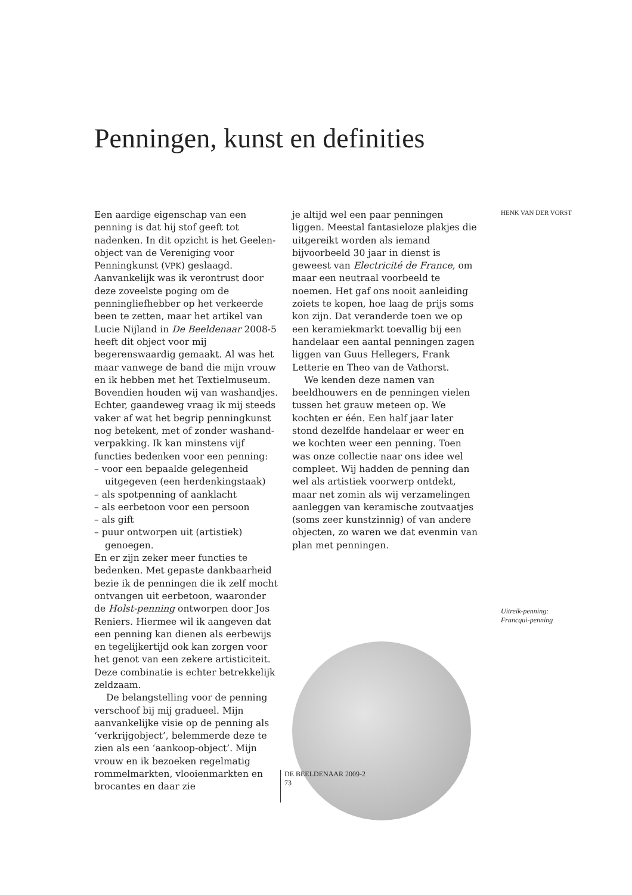Penningen, kunst en definities
Een aardige eigenschap van een penning is dat hij stof geeft tot nadenken. In dit opzicht is het Geelen-object van de Vereniging voor Penningkunst (VPK) geslaagd. Aanvankelijk was ik verontrust door deze zoveelste poging om de penningliefhebber op het verkeerde been te zetten, maar het artikel van Lucie Nijland in De Beeldenaar 2008-5 heeft dit object voor mij begerenswaardig gemaakt. Al was het maar vanwege de band die mijn vrouw en ik hebben met het Textielmuseum. Bovendien houden wij van washandjes. Echter, gaandeweg vraag ik mij steeds vaker af wat het begrip penningkunst nog betekent, met of zonder washand-verpakking. Ik kan minstens vijf functies bedenken voor een penning:
– voor een bepaalde gelegenheid uitgegeven (een herdenkingstaak)
– als spotpenning of aanklacht
– als eerbetoon voor een persoon
– als gift
– puur ontworpen uit (artistiek) genoegen.
En er zijn zeker meer functies te bedenken. Met gepaste dankbaarheid bezie ik de penningen die ik zelf mocht ontvangen uit eerbetoon, waaronder de Holst-penning ontworpen door Jos Reniers. Hiermee wil ik aangeven dat een penning kan dienen als eerbewijs en tegelijkertijd ook kan zorgen voor het genot van een zekere artisticiteit. Deze combinatie is echter betrekkelijk zeldzaam.
De belangstelling voor de penning verschoof bij mij gradueel. Mijn aanvankelijke visie op de penning als ‘verkrijgobject’, belemmerde deze te zien als een ‘aankoop-object’. Mijn vrouw en ik bezoeken regelmatig rommelmarkten, vlooienmarkten en brocantes en daar zie
je altijd wel een paar penningen liggen. Meestal fantasieloze plakjes die uitgereikt worden als iemand bijvoorbeeld 30 jaar in dienst is geweest van Electricité de France, om maar een neutraal voorbeeld te noemen. Het gaf ons nooit aanleiding zoiets te kopen, hoe laag de prijs soms kon zijn. Dat veranderde toen we op een keramiekmarkt toevallig bij een handelaar een aantal penningen zagen liggen van Guus Hellegers, Frank Letterie en Theo van de Vathorst.
We kenden deze namen van beeldhouwers en de penningen vielen tussen het grauw meteen op. We kochten er één. Een half jaar later stond dezelfde handelaar er weer en we kochten weer een penning. Toen was onze collectie naar ons idee wel compleet. Wij hadden de penning dan wel als artistiek voorwerp ontdekt, maar net zomin als wij verzamelingen aanleggen van keramische zoutvaatjes (soms zeer kunstzinnig) of van andere objecten, zo waren we dat evenmin van plan met penningen.
HENK VAN DER VORST
Uitreik-penning:
Francqui-penning
DE BEELDENAAR 2009-2
73